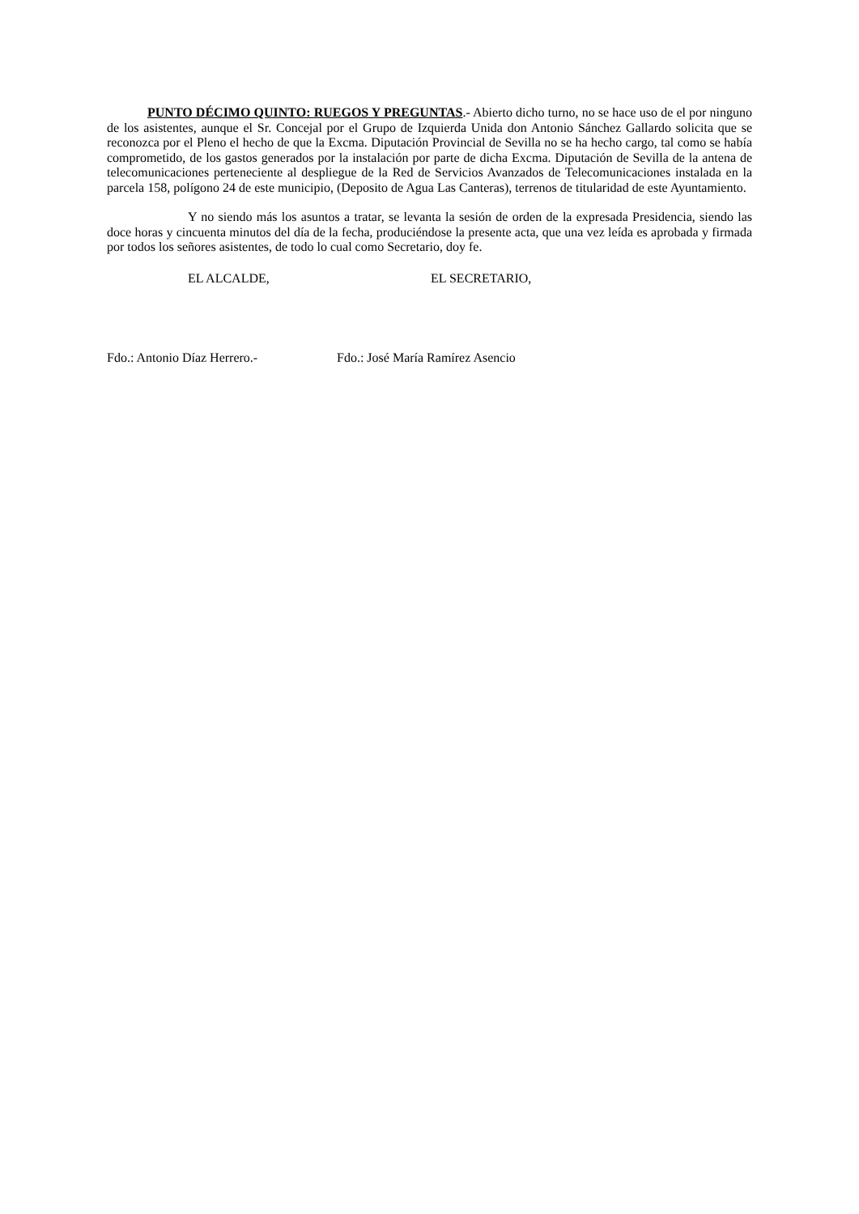PUNTO DÉCIMO QUINTO: RUEGOS Y PREGUNTAS.- Abierto dicho turno, no se hace uso de el por ninguno de los asistentes, aunque el Sr. Concejal por el Grupo de Izquierda Unida don Antonio Sánchez Gallardo solicita que se reconozca por el Pleno el hecho de que la Excma. Diputación Provincial de Sevilla no se ha hecho cargo, tal como se había comprometido, de los gastos generados por la instalación por parte de dicha Excma. Diputación de Sevilla de la antena de telecomunicaciones perteneciente al despliegue de la Red de Servicios Avanzados de Telecomunicaciones instalada en la parcela 158, polígono 24 de este municipio, (Deposito de Agua Las Canteras), terrenos de titularidad de este Ayuntamiento.
Y no siendo más los asuntos a tratar, se levanta la sesión de orden de la expresada Presidencia, siendo las doce horas y cincuenta minutos del día de la fecha, produciéndose la presente acta, que una vez leída es aprobada y firmada por todos los señores asistentes, de todo lo cual como Secretario, doy fe.
EL ALCALDE, EL SECRETARIO,
Fdo.: Antonio Díaz Herrero.- Fdo.: José María Ramírez Asencio